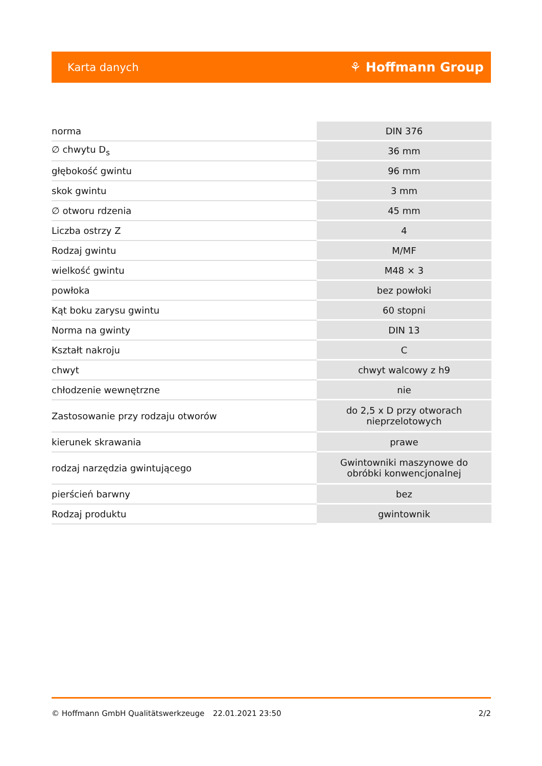Karta danych ⚘ Hoffmann Group
| norma | DIN 376 |
| ∅ chwytu D<sub>s</sub> | 36 mm |
| głębokość gwintu | 96 mm |
| skok gwintu | 3 mm |
| ∅ otworu rdzenia | 45 mm |
| Liczba ostrzy Z | 4 |
| Rodzaj gwintu | M/MF |
| wielkość gwintu | M48 × 3 |
| powłoka | bez powłoki |
| Kąt boku zarysu gwintu | 60 stopni |
| Norma na gwinty | DIN 13 |
| Kształt nakroju | C |
| chwyt | chwyt walcowy z h9 |
| chłodzenie wewnętrzne | nie |
| Zastosowanie przy rodzaju otworów | do 2,5 x D przy otworach nieprzelotowych |
| kierunek skrawania | prawe |
| rodzaj narzędzia gwintującego | Gwintowniki maszynowe do obróbki konwencjonalnej |
| pierścień barwny | bez |
| Rodzaj produktu | gwintownik |
© Hoffmann GmbH Qualitätswerkzeuge 22.01.2021 23:50 2/2